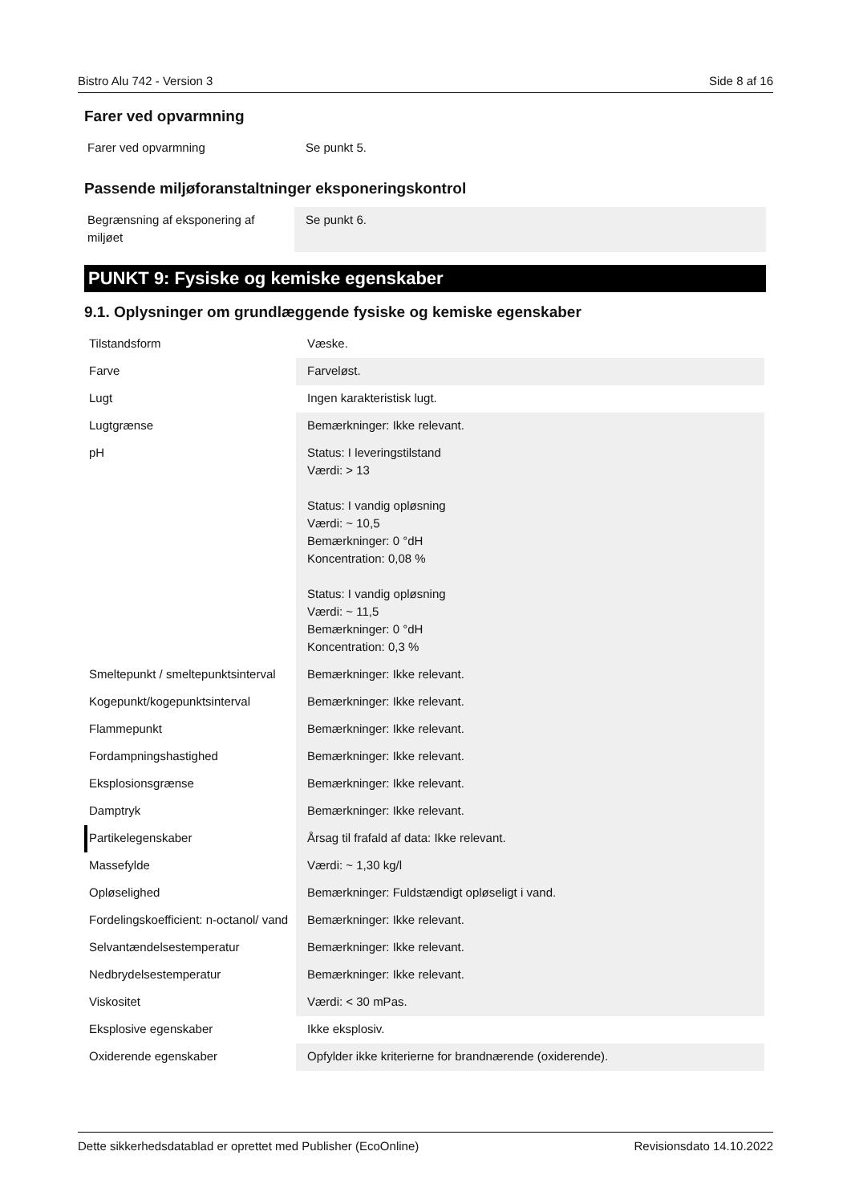Bistro Alu 742 - Version 3 Side 8 af 16
Farer ved opvarmning
| Farer ved opvarmning | Se punkt 5. |
Passende miljøforanstaltninger eksponeringskontrol
| Begrænsning af eksponering af miljøet | Se punkt 6. |
PUNKT 9: Fysiske og kemiske egenskaber
9.1. Oplysninger om grundlæggende fysiske og kemiske egenskaber
| Tilstandsform | Væske. |
| Farve | Farveløst. |
| Lugt | Ingen karakteristisk lugt. |
| Lugtgrænse | Bemærkninger: Ikke relevant. |
| pH | Status: I leveringstilstand Værdi: > 13 Status: I vandig opløsning Værdi: ~ 10,5 Bemærkninger: 0 °dH Koncentration: 0,08 % Status: I vandig opløsning Værdi: ~ 11,5 Bemærkninger: 0 °dH Koncentration: 0,3 % |
| Smeltepunkt / smeltepunktsinterval | Bemærkninger: Ikke relevant. |
| Kogepunkt/kogepunktsinterval | Bemærkninger: Ikke relevant. |
| Flammepunkt | Bemærkninger: Ikke relevant. |
| Fordampningshastighed | Bemærkninger: Ikke relevant. |
| Eksplosionsgrænse | Bemærkninger: Ikke relevant. |
| Damptryk | Bemærkninger: Ikke relevant. |
| Partikelegenskaber | Årsag til frafald af data: Ikke relevant. |
| Massefylde | Værdi: ~ 1,30 kg/l |
| Opløselighed | Bemærkninger: Fuldstændigt opløseligt i vand. |
| Fordelingskoefficient: n-octanol/ vand | Bemærkninger: Ikke relevant. |
| Selvantændelsestemperatur | Bemærkninger: Ikke relevant. |
| Nedbrydelsestemperatur | Bemærkninger: Ikke relevant. |
| Viskositet | Værdi: < 30 mPas. |
| Eksplosive egenskaber | Ikke eksplosiv. |
| Oxiderende egenskaber | Opfylder ikke kriterierne for brandnærende (oxiderende). |
Dette sikkerhedsdatablad er oprettet med Publisher (EcoOnline) Revisionsdato 14.10.2022